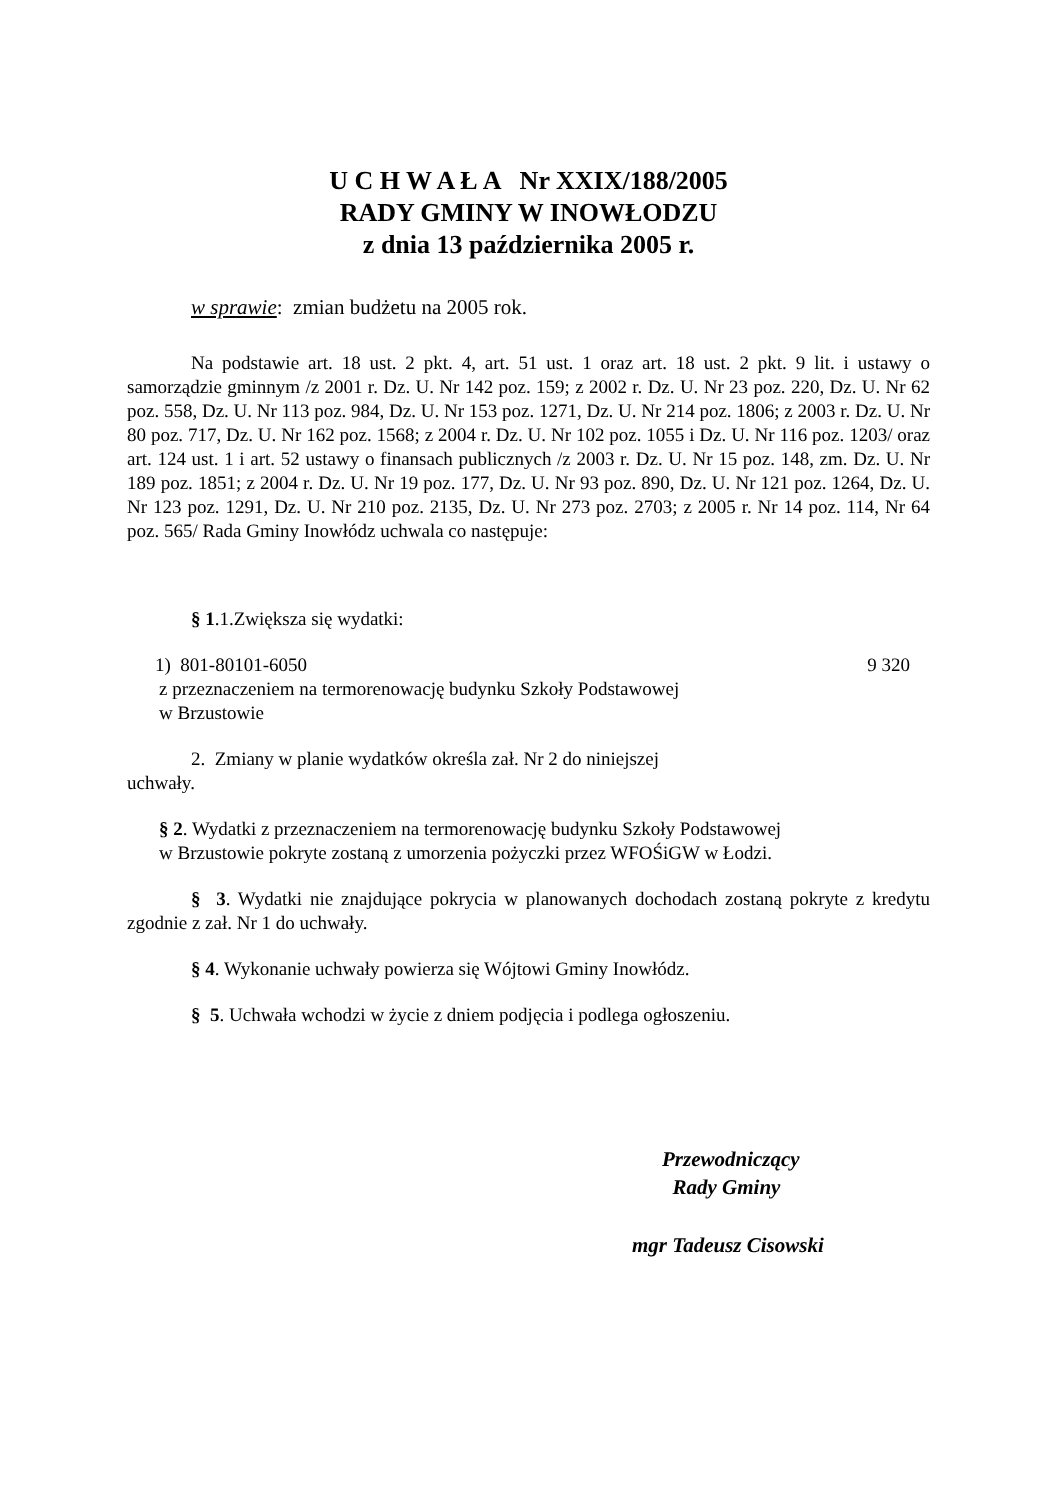U C H W A Ł A Nr XXIX/188/2005
RADY GMINY W INOWŁODZU
z dnia 13 października 2005 r.
w sprawie: zmian budżetu na 2005 rok.
Na podstawie art. 18 ust. 2 pkt. 4, art. 51 ust. 1 oraz art. 18 ust. 2 pkt. 9 lit. i ustawy o samorządzie gminnym /z 2001 r. Dz. U. Nr 142 poz. 159; z 2002 r. Dz. U. Nr 23 poz. 220, Dz. U. Nr 62 poz. 558, Dz. U. Nr 113 poz. 984, Dz. U. Nr 153 poz. 1271, Dz. U. Nr 214 poz. 1806; z 2003 r. Dz. U. Nr 80 poz. 717, Dz. U. Nr 162 poz. 1568; z 2004 r. Dz. U. Nr 102 poz. 1055 i Dz. U. Nr 116 poz. 1203/ oraz art. 124 ust. 1 i art. 52 ustawy o finansach publicznych /z 2003 r. Dz. U. Nr 15 poz. 148, zm. Dz. U. Nr 189 poz. 1851; z 2004 r. Dz. U. Nr 19 poz. 177, Dz. U. Nr 93 poz. 890, Dz. U. Nr 121 poz. 1264, Dz. U. Nr 123 poz. 1291, Dz. U. Nr 210 poz. 2135, Dz. U. Nr 273 poz. 2703; z 2005 r. Nr 14 poz. 114, Nr 64 poz. 565/ Rada Gminy Inowłódz uchwala co następuje:
§ 1.1.Zwiększa się wydatki:
1) 801-80101-6050 9 320
z przeznaczeniem na termorenowację budynku Szkoły Podstawowej
w Brzustowie
2. Zmiany w planie wydatków określa zał. Nr 2 do niniejszej
uchwały.
§ 2. Wydatki z przeznaczeniem na termorenowację budynku Szkoły Podstawowej
w Brzustowie pokryte zostaną z umorzenia pożyczki przez WFOŚiGW w Łodzi.
§ 3. Wydatki nie znajdujące pokrycia w planowanych dochodach zostaną pokryte z kredytu zgodnie z zał. Nr 1 do uchwały.
§ 4. Wykonanie uchwały powierza się Wójtowi Gminy Inowłódz.
§ 5. Uchwała wchodzi w życie z dniem podjęcia i podlega ogłoszeniu.
Przewodniczący
Rady Gminy
mgr Tadeusz Cisowski